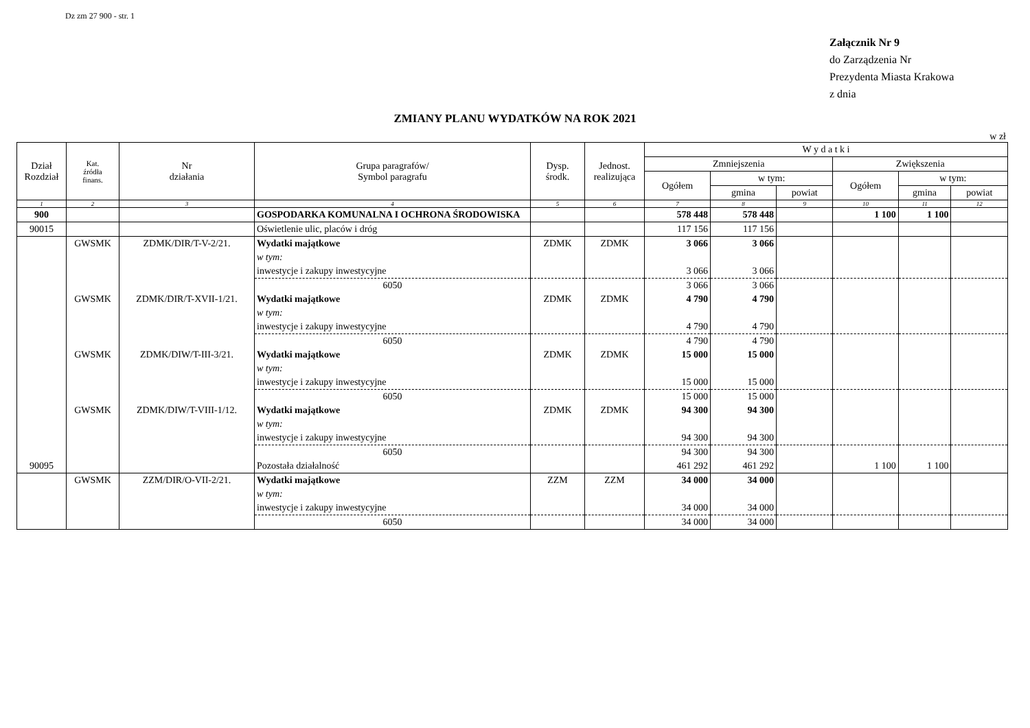Dz zm 27 900 - str. 1
Załącznik Nr 9
do Zarządzenia Nr
Prezydenta Miasta Krakowa
z dnia
ZMIANY PLANU WYDATKÓW NA ROK 2021
w zł
| Dział Rozdział | Kat. źródła finans. | Nr działania | Grupa paragrafów/ Symbol paragrafu | Dysp. środk. | Jednost. realizująca | W y d a t k i | | | | | |
| --- | --- | --- | --- | --- | --- | --- | --- | --- | --- | --- | --- |
| | | | | | | Zmniejszenia | | | Zwiększenia | | |
| | | | | | | Ogółem | w tym: | | Ogółem | w tym: | |
| | | | | | | | gmina | powiat | | gmina | powiat |
| 1 | 2 | 3 | 4 | 5 | 6 | 7 | 8 | 9 | 10 | 11 | 12 |
| 900 | | | GOSPODARKA KOMUNALNA I OCHRONA ŚRODOWISKA | | | 578 448 | 578 448 | | 1 100 | 1 100 | |
| 90015 | | | Oświetlenie ulic, placów i dróg | | | 117 156 | 117 156 | | | | |
| | GWSMK | ZDMK/DIR/T-V-2/21. | Wydatki majątkowe | ZDMK | ZDMK | 3 066 | 3 066 | | | | |
| | | | w tym: | | | | | | | | |
| | | | inwestycje i zakupy inwestycyjne | | | 3 066 | 3 066 | | | | |
| | | | 6050 | | | 3 066 | 3 066 | | | | |
| | GWSMK | ZDMK/DIR/T-XVII-1/21. | Wydatki majątkowe | ZDMK | ZDMK | 4 790 | 4 790 | | | | |
| | | | w tym: | | | | | | | | |
| | | | inwestycje i zakupy inwestycyjne | | | 4 790 | 4 790 | | | | |
| | | | 6050 | | | 4 790 | 4 790 | | | | |
| | GWSMK | ZDMK/DIW/T-III-3/21. | Wydatki majątkowe | ZDMK | ZDMK | 15 000 | 15 000 | | | | |
| | | | w tym: | | | | | | | | |
| | | | inwestycje i zakupy inwestycyjne | | | 15 000 | 15 000 | | | | |
| | | | 6050 | | | 15 000 | 15 000 | | | | |
| | GWSMK | ZDMK/DIW/T-VIII-1/12. | Wydatki majątkowe | ZDMK | ZDMK | 94 300 | 94 300 | | | | |
| | | | w tym: | | | | | | | | |
| | | | inwestycje i zakupy inwestycyjne | | | 94 300 | 94 300 | | | | |
| | | | 6050 | | | 94 300 | 94 300 | | | | |
| 90095 | | | Pozostała działalność | | | 461 292 | 461 292 | | 1 100 | 1 100 | |
| | GWSMK | ZZM/DIR/O-VII-2/21. | Wydatki majątkowe | ZZM | ZZM | 34 000 | 34 000 | | | | |
| | | | w tym: | | | | | | | | |
| | | | inwestycje i zakupy inwestycyjne | | | 34 000 | 34 000 | | | | |
| | | | 6050 | | | 34 000 | 34 000 | | | | |